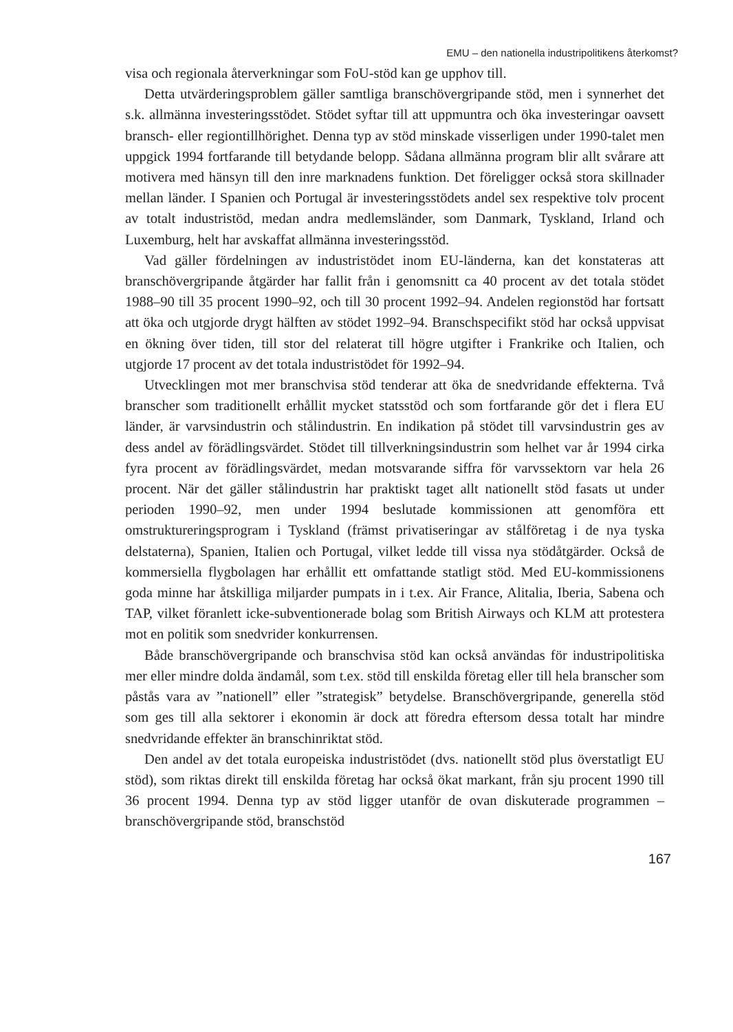EMU – den nationella industripolitikens återkomst?
visa och regionala återverkningar som FoU-stöd kan ge upphov till.
Detta utvärderingsproblem gäller samtliga branschövergripande stöd, men i synnerhet det s.k. allmänna investeringsstödet. Stödet syftar till att uppmuntra och öka investeringar oavsett bransch- eller regiontillhörighet. Denna typ av stöd minskade visserligen under 1990-talet men uppgick 1994 fortfarande till betydande belopp. Sådana allmänna program blir allt svårare att motivera med hänsyn till den inre marknadens funktion. Det föreligger också stora skillnader mellan länder. I Spanien och Portugal är investeringsstödets andel sex respektive tolv procent av totalt industristöd, medan andra medlemsländer, som Danmark, Tyskland, Irland och Luxemburg, helt har avskaffat allmänna investeringsstöd.
Vad gäller fördelningen av industristödet inom EU-länderna, kan det konstateras att branschövergripande åtgärder har fallit från i genomsnitt ca 40 procent av det totala stödet 1988–90 till 35 procent 1990–92, och till 30 procent 1992–94. Andelen regionstöd har fortsatt att öka och utgjorde drygt hälften av stödet 1992–94. Branschspecifikt stöd har också uppvisat en ökning över tiden, till stor del relaterat till högre utgifter i Frankrike och Italien, och utgjorde 17 procent av det totala industristödet för 1992–94.
Utvecklingen mot mer branschvisa stöd tenderar att öka de snedvridande effekterna. Två branscher som traditionellt erhållit mycket statsstöd och som fortfarande gör det i flera EU länder, är varvsindustrin och stålindustrin. En indikation på stödet till varvsindustrin ges av dess andel av förädlingsvärdet. Stödet till tillverkningsindustrin som helhet var år 1994 cirka fyra procent av förädlingsvärdet, medan motsvarande siffra för varvssektorn var hela 26 procent. När det gäller stålindustrin har praktiskt taget allt nationellt stöd fasats ut under perioden 1990–92, men under 1994 beslutade kommissionen att genomföra ett omstruktureringsprogram i Tyskland (främst privatiseringar av stålföretag i de nya tyska delstaterna), Spanien, Italien och Portugal, vilket ledde till vissa nya stödåtgärder. Också de kommersiella flygbolagen har erhållit ett omfattande statligt stöd. Med EU-kommissionens goda minne har åtskilliga miljarder pumpats in i t.ex. Air France, Alitalia, Iberia, Sabena och TAP, vilket föranlett icke-subventionerade bolag som British Airways och KLM att protestera mot en politik som snedvrider konkurrensen.
Både branschövergripande och branschvisa stöd kan också användas för industripolitiska mer eller mindre dolda ändamål, som t.ex. stöd till enskilda företag eller till hela branscher som påstås vara av ”nationell” eller ”strategisk” betydelse. Branschövergripande, generella stöd som ges till alla sektorer i ekonomin är dock att föredra eftersom dessa totalt har mindre snedvridande effekter än branschinriktat stöd.
Den andel av det totala europeiska industristödet (dvs. nationellt stöd plus överstatligt EU stöd), som riktas direkt till enskilda företag har också ökat markant, från sju procent 1990 till 36 procent 1994. Denna typ av stöd ligger utanför de ovan diskuterade programmen – branschövergripande stöd, branschstöd
167